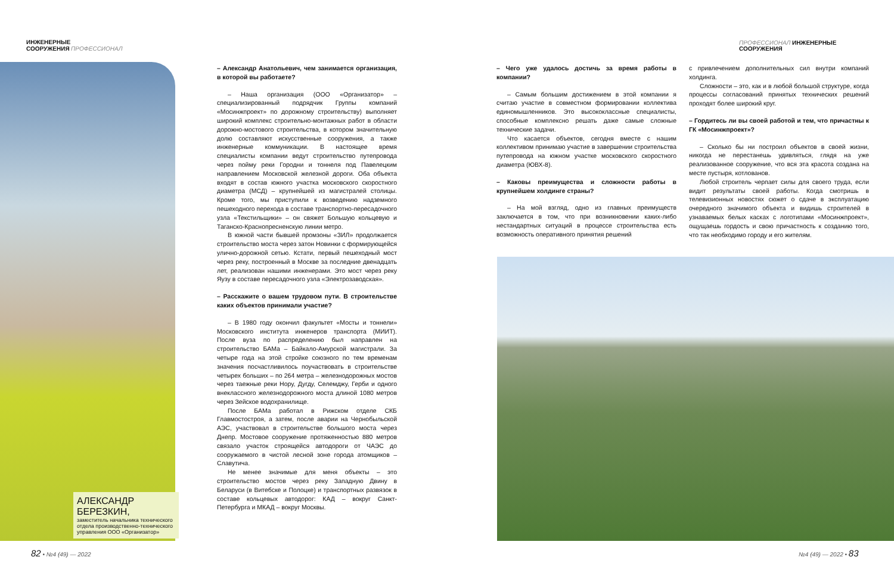ИНЖЕНЕРНЫЕ
СООРУЖЕНИЯ ПРОФЕССИОНАЛ
ПРОФЕССИОНАЛ ИНЖЕНЕРНЫЕ
СООРУЖЕНИЯ
АЛЕКСАНДР БЕРЕЗКИН,
заместитель начальника технического отдела производственно-технического управления ООО «Организатор»
– Александр Анатольевич, чем занимается организация, в которой вы работаете?
– Наша организация (ООО «Организатор» – специализированный подрядчик Группы компаний «Мосинжпроект» по дорожному строительству) выполняет широкий комплекс строительно-монтажных работ в области дорожно-мостового строительства, в котором значительную долю составляют искусственные сооружения, а также инженерные коммуникации. В настоящее время специалисты компании ведут строительство путепровода через пойму реки Городни и тоннеля под Павелецким направлением Московской железной дороги. Оба объекта входят в состав южного участка московского скоростного диаметра (МСД) – крупнейшей из магистралей столицы. Кроме того, мы приступили к возведению надземного пешеходного перехода в составе транспортно-пересадочного узла «Текстильщики» – он свяжет Большую кольцевую и Таганско-Краснопресненскую линии метро.
В южной части бывшей промзоны «ЗИЛ» продолжается строительство моста через затон Новинки с формирующейся улично-дорожной сетью. Кстати, первый пешеходный мост через реку, построенный в Москве за последние двенадцать лет, реализован нашими инженерами. Это мост через реку Яузу в составе пересадочного узла «Электрозаводская».
– Расскажите о вашем трудовом пути. В строительстве каких объектов принимали участие?
– В 1980 году окончил факультет «Мосты и тоннели» Московского института инженеров транспорта (МИИТ). После вуза по распределению был направлен на строительство БАМа – Байкало-Амурской магистрали. За четыре года на этой стройке союзного по тем временам значения посчастливилось поучаствовать в строительстве четырех больших – по 264 метра – железнодорожных мостов через таежные реки Нору, Дугду, Селемджу, Герби и одного внеклассного железнодорожного моста длиной 1080 метров через Зейское водохранилище.
После БАМа работал в Рижском отделе СКБ Главмостостроя, а затем, после аварии на Чернобыльской АЭС, участвовал в строительстве большого моста через Днепр. Мостовое сооружение протяженностью 880 метров связало участок строящейся автодороги от ЧАЭС до сооружаемого в чистой лесной зоне города атомщиков – Славутича.
Не менее значимые для меня объекты – это строительство мостов через реку Западную Двину в Беларуси (в Витебске и Полоцке) и транспортных развязок в составе кольцевых автодорог: КАД – вокруг Санкт-Петербурга и МКАД – вокруг Москвы.
– Чего уже удалось достичь за время работы в компании?
– Самым большим достижением в этой компании я считаю участие в совместном формировании коллектива единомышленников. Это высококлассные специалисты, способные комплексно решать даже самые сложные технические задачи.
Что касается объектов, сегодня вместе с нашим коллективом принимаю участие в завершении строительства путепровода на южном участке московского скоростного диаметра (ЮВХ-8).
– Каковы преимущества и сложности работы в крупнейшем холдинге страны?
– На мой взгляд, одно из главных преимуществ заключается в том, что при возникновении каких-либо нестандартных ситуаций в процессе строительства есть возможность оперативного принятия решений
с привлечением дополнительных сил внутри компаний холдинга.
Сложности – это, как и в любой большой структуре, когда процессы согласований принятых технических решений проходят более широкий круг.
– Гордитесь ли вы своей работой и тем, что причастны к ГК «Мосинжпроект»?
– Сколько бы ни построил объектов в своей жизни, никогда не перестанешь удивляться, глядя на уже реализованное сооружение, что вся эта красота создана на месте пустыря, котлованов.
Любой строитель черпает силы для своего труда, если видит результаты своей работы. Когда смотришь в телевизионных новостях сюжет о сдаче в эксплуатацию очередного значимого объекта и видишь строителей в узнаваемых белых касках с логотипами «Мосинжпроект», ощущаешь гордость и свою причастность к созданию того, что так необходимо городу и его жителям.
82 • №4 (49) — 2022 №4 (49) — 2022 • 83